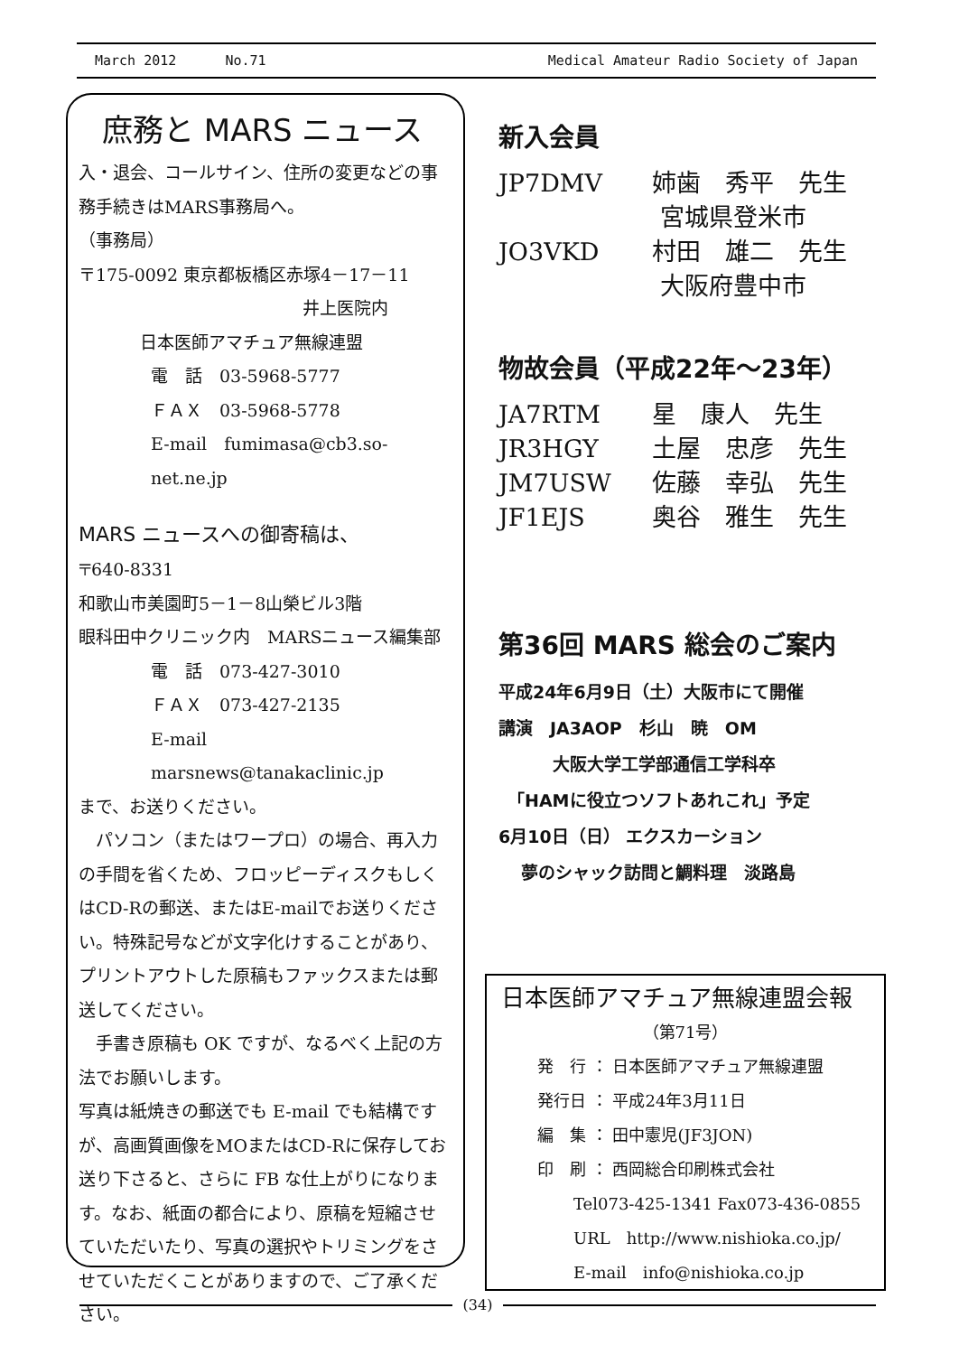March 2012 No.71 Medical Amateur Radio Society of Japan
庶務と MARS ニュース
入・退会、コールサイン、住所の変更などの事務手続きはMARS事務局へ。
（事務局）
〒175-0092 東京都板橋区赤塚4－17－11
井上医院内
日本医師アマチュア無線連盟
電　話　03-5968-5777
ＦＡＸ　03-5968-5778
E-mail　fumimasa@cb3.so-net.ne.jp
MARS ニュースへの御寄稿は、
〒640-8331
和歌山市美園町5－1－8山榮ビル3階
眼科田中クリニック内　MARSニュース編集部
電　話　073-427-3010
ＦＡＸ　073-427-2135
E-mail　marsnews@tanakaclinic.jp
まで、お送りください。
　パソコン（またはワープロ）の場合、再入力の手間を省くため、フロッピーディスクもしくはCD-Rの郵送、またはE-mailでお送りください。特殊記号などが文字化けすることがあり、プリントアウトした原稿もファックスまたは郵送してください。
　手書き原稿も OK ですが、なるべく上記の方法でお願いします。
写真は紙焼きの郵送でも E-mail でも結構ですが、高画質画像をMOまたはCD-Rに保存してお送り下さると、さらに FB な仕上がりになります。なお、紙面の都合により、原稿を短縮させていただいたり、写真の選択やトリミングをさせていただくことがありますので、ご了承ください。
新入会員
JP7DMV 姉歯　秀平　先生
宮城県登米市
JO3VKD 村田　雄二　先生
大阪府豊中市
物故会員（平成22年～23年）
JA7RTM 星　康人　先生
JR3HGY 土屋　忠彦　先生
JM7USW 佐藤　幸弘　先生
JF1EJS 奥谷　雅生　先生
第36回 MARS 総会のご案内
平成24年6月9日（土）大阪市にて開催
講演　JA3AOP　杉山　暁　OM
大阪大学工学部通信工学科卒
「HAMに役立つソフトあれこれ」予定
6月10日（日） エクスカーション
夢のシャック訪問と鯛料理　淡路島
日本医師アマチュア無線連盟会報
（第71号）
発　行 ： 日本医師アマチュア無線連盟
発行日 ： 平成24年3月11日
編　集 ： 田中憲児(JF3JON)
印　刷 ： 西岡総合印刷株式会社
Tel073-425-1341 Fax073-436-0855
URL　http://www.nishioka.co.jp/
E-mail　info@nishioka.co.jp
(34)